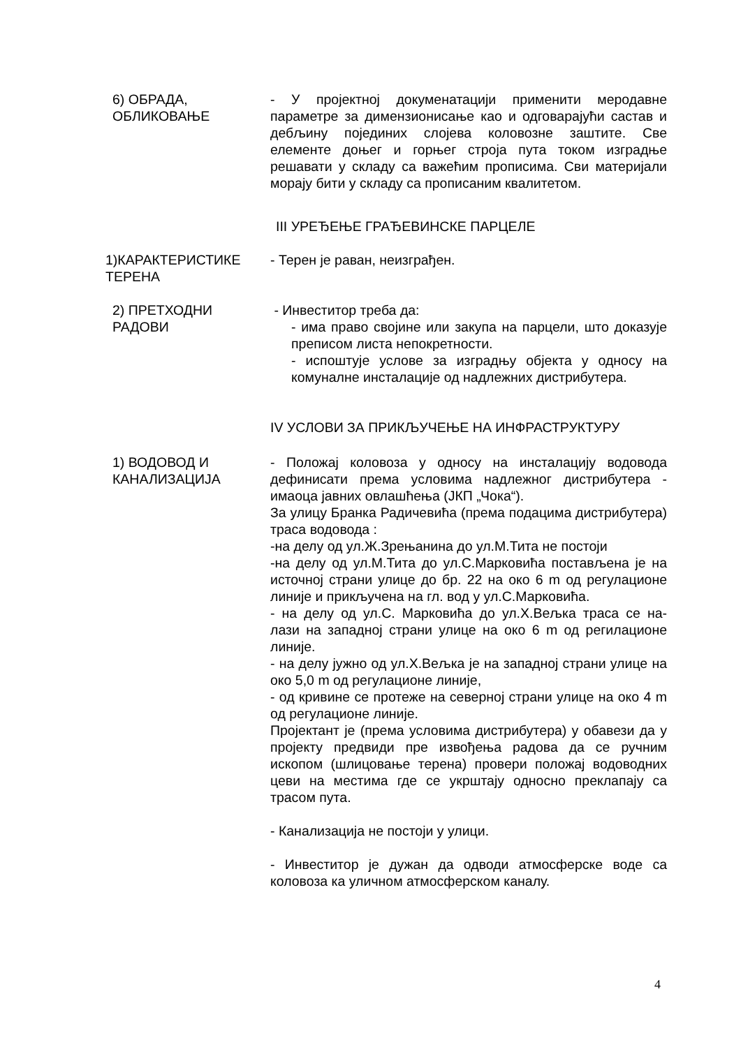6) ОБРАДА,
ОБЛИКОВАЊЕ
- У пројектној докуменатацији применити меродавне параметре за димензионисање као и одговарајући састав и дебљину појединих слојева коловозне заштите. Све елементе доњег и горњег строја пута током изградње решавати у складу са важећим прописима. Сви материјали морају бити у складу са прописаним квалитетом.
III УРЕЂЕЊЕ ГРАЂЕВИНСКЕ ПАРЦЕЛЕ
1)КАРАКТЕРИСТИКЕ
ТЕРЕНА
- Терен је раван, неизграђен.
2) ПРЕТХОДНИ
РАДОВИ
- Инвеститор треба да:
- има право својине или закупа на парцели, што доказује преписом листа непокретности.
- испоштује услове за изградњу објекта у односу на комуналне инсталације од надлежних дистрибутера.
IV УСЛОВИ ЗА ПРИКЉУЧЕЊЕ НА ИНФРАСТРУКТУРУ
1) ВОДОВОД И
КАНАЛИЗАЦИЈА
- Положај коловоза у односу на инсталацију водовода дефинисати према условима надлежног дистрибутера - имаоца јавних овлашћења (ЈКП „Чока“).
За улицу Бранка Радичевића (према подацима дистрибутера) траса водовода :
-на делу од ул.Ж.Зрењанина до ул.М.Тита не постоји
-на делу од ул.М.Тита до ул.С.Марковића постављена је на источној страни улице до бр. 22 на око 6 m од регулационе линије и прикључена на гл. вод у ул.С.Марковића.
- на делу од ул.С. Марковића до ул.Х.Вељка траса се на- лази на западној страни улице на око 6 m од регилационе линије.
- на делу јужно од ул.Х.Вељка је на западној страни улице на око 5,0 m од регулационе линије,
- од кривине се протеже на северној страни улице на око 4 m од регулационе линије.
Пројектант је (према условима дистрибутера) у обавези да у пројекту предвиди пре извођења радова да се ручним ископом (шлицовање терена) провери положај водоводних цеви на местима где се укрштају односно преклапају са трасом пута.
- Канализација не постоји у улици.
- Инвеститор је дужан да одводи атмосферске воде са коловоза ка уличном атмосферском каналу.
4